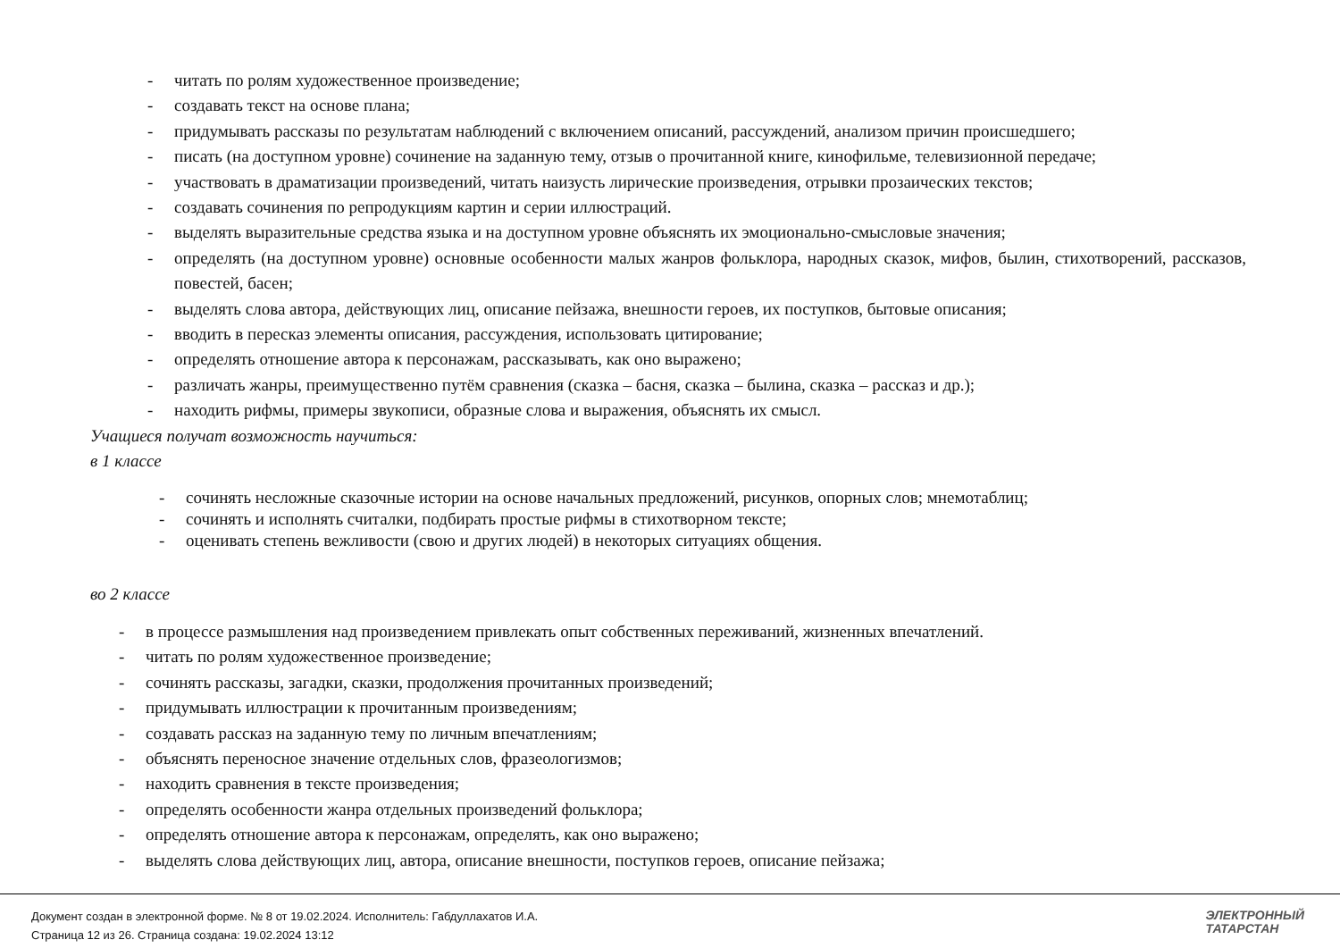- читать по ролям художественное произведение;
- создавать текст на основе плана;
- придумывать рассказы по результатам наблюдений с включением описаний, рассуждений, анализом причин происшедшего;
- писать (на доступном уровне) сочинение на заданную тему, отзыв о прочитанной книге, кинофильме, телевизионной передаче;
- участвовать в драматизации произведений, читать наизусть лирические произведения, отрывки прозаических текстов;
- создавать сочинения по репродукциям картин и серии иллюстраций.
- выделять выразительные средства языка и на доступном уровне объяснять их эмоционально-смысловые значения;
- определять (на доступном уровне) основные особенности малых жанров фольклора, народных сказок, мифов, былин, стихотворений, рассказов, повестей, басен;
- выделять слова автора, действующих лиц, описание пейзажа, внешности героев, их поступков, бытовые описания;
- вводить в пересказ элементы описания, рассуждения, использовать цитирование;
- определять отношение автора к персонажам, рассказывать, как оно выражено;
- различать жанры, преимущественно путём сравнения (сказка – басня, сказка – былина, сказка – рассказ и др.);
- находить рифмы, примеры звукописи, образные слова и выражения, объяснять их смысл.
Учащиеся получат возможность научиться:
в 1 классе
- сочинять несложные сказочные истории на основе начальных предложений, рисунков, опорных слов; мнемотаблиц;
- сочинять и исполнять считалки, подбирать простые рифмы в стихотворном тексте;
- оценивать степень вежливости (свою и других людей) в некоторых ситуациях общения.
во 2 классе
- в процессе размышления над произведением привлекать опыт собственных переживаний, жизненных впечатлений.
- читать по ролям художественное произведение;
- сочинять рассказы, загадки, сказки, продолжения прочитанных произведений;
- придумывать иллюстрации к прочитанным произведениям;
- создавать рассказ на заданную тему по личным впечатлениям;
- объяснять переносное значение отдельных слов, фразеологизмов;
- находить сравнения в тексте произведения;
- определять особенности жанра отдельных произведений фольклора;
- определять отношение автора к персонажам, определять, как оно выражено;
- выделять слова действующих лиц, автора, описание внешности, поступков героев, описание пейзажа;
Документ создан в электронной форме. № 8 от 19.02.2024. Исполнитель: Габдуллахатов И.А.
Страница 12 из 26. Страница создана: 19.02.2024 13:12
ЭЛЕКТРОННЫЙ
ТАТАРСТАН